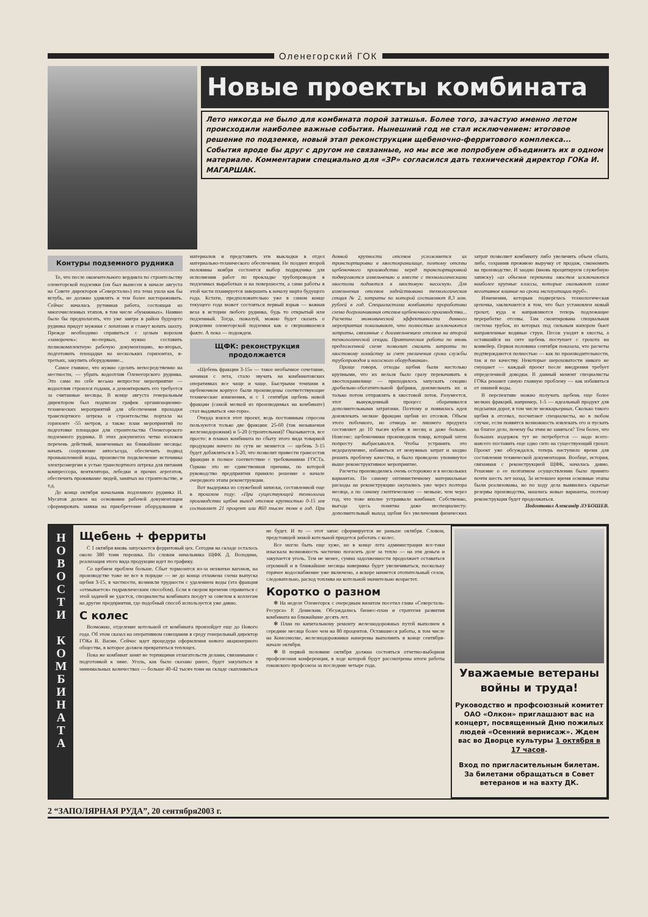Оленегорский ГОК
Новые проекты комбината
Лето никогда не было для комбината порой затишья. Более того, зачастую именно летом происходили наиболее важные события. Нынешний год не стал исключением: итоговое решение по подземке, новый этап реконструкции щебеночно-ферритового комплекса... События вроде бы друг с другом не связанные, но мы все же попробуем объединить их в одном материале. Комментарии специально для «ЗР» согласился дать технический директор ГОКа И. МАГАРШАК.
Контуры подземного рудника
То, что после окончательного вердикта по строительству оленегорской подземки (он был вынесен в начале августа на Совете директоров «Северстали») эта тема ушла как бы вглубь, не должно удивлять и тем более настораживать. Сейчас началась рутинная работа, состоящая из многочисленных этапов, в том числе «бумажных». Наивно было бы предполагать, что уже завтра в район будущего рудника придут мужики с лопатами и станут копать шахту. Прежде необходимо справиться с целым ворохом «заморочек»: во-первых, нужно составить полнокомплектную рабочую документацию, во-вторых, подготовить площадки на нескольких горизонтах, в-третьих, закупить оборудование...
Самое главное, что нужно сделать непосредственно на местности, — убрать водоотлив Оленегорского рудника. Это само по себе весьма непростое мероприятие — водоотлив строился годами, а демонтировать его требуется за считанные месяцы. В конце августа генеральным директором был подписан график организационно-технических мероприятий для обеспечения проходки транспортного штрека и строительства портала на горизонте -55 метров, а также план мероприятий по подготовке площадки для строительства Оленегорского подземного рудника. В этих документах четко изложен перечень действий, намеченных на ближайшие месяцы: начать сооружение автосъезда, обеспечить подвод промышленной воды, произвести подключение источника электроэнергии к устью транспортного штрека для питания компрессора, вентилятора, лебедки и прочих агрегатов, обеспечить проживание людей, занятых на строительстве, и т.д.
До конца октября начальник подземного рудника И. Мусатов должен на основании рабочей документации сформировать заявки на приобретение оборудования и материалов и представить эти выкладки в отдел материально-технического обеспечения. Не позднее второй половины ноября состоится выбор подрядчика для исполнения работ по прокладке трубопроводов в подземных выработках и на поверхности, а сами работы в этой части планируется завершить к началу марта будущего года. Кстати, предположительно уже в самом конце текущего года может состояться первый взрыв — важная веха в истории любого рудника, будь то открытый или подземный. Тогда, пожалуй, можно будет сказать о рождении оленегорской подземки как о свершившемся факте. А пока — подождем.
ЩФК: реконструкция продолжается
«Щебень фракции 3-15» — такое необычное сочетание, начиная с лета, стало звучать на комбинатовских оперативках все чаще и чаще. Быстрыми темпами в щебеночном корпусе были произведены соответствующие технические изменения, и с 1 сентября щебень новой фракции (самой мелкой из производимых на комбинате) стал выдаваться «на-гора».
Откуда взялся этот проект, ведь постоянным спросом пользуются только две фракции: 25-60 (так называемая железнодорожная) и 5-20 (строительная)? Оказывается, все просто: в планах комбината по сбыту этого вида товарной продукции ничего по сути не меняется — щебень 3-15 будет добавляться в 5-20, что позволит привести грансостав фракции в полное соответствие с требованиями ГОСТа. Однако это не единственная причина, по которой руководство предприятия приняло решение о начале очередного этапа реконструкции.
Вот выдержка из служебной записки, составленной еще в прошлом году: «При существующей технологии производства щебня выход отсевов крупностью 0-15 мм составляет 21 процент или 860 тысяч тонн в год. При данной крупности отсевов усложняется их транспортировка в хвостохранилище, поэтому отсевы щебеночного производства перед транспортировкой подвергаются измельчению и вместе с технологическими хвостами подаются в хвостовую насосную. Для измельчения отсевов задействована технологическая секция № 2, затраты по которой составляют 8,3 млн. рублей в год. Специалистами комбината проработана схема догрохачивания отсевов щебеночного производства... Расчеты экономической эффективности данного мероприятия показывают, что полностью исключаются затраты, связанные с доизмельчением отсевов на второй технологической секции. Практическая работа по вновь предложенной схеме позволит снизить затраты по хвостовому хозяйству за счет увеличения срока службы трубопроводов и насосного оборудования».
Проще говоря, отходы щебня были настолько крупными, что их нельзя было сразу перекачивать в хвостохранилище — приходилось запускать секцию дробильно-обогатительной фабрики, доизмельчать их и только потом отправлять в хвостовой лоток. Разумеется, этот вынужденный процесс оборачивался дополнительными затратами. Поэтому и появилась идея доизвлекать мелкие фракции щебня из отсевов. Объем этого побочного, но отнюдь не лишнего продукта составляет до 10 тысяч кубов в месяц и даже больше. Нонсенс: щебеночники производили товар, который затем попросту выбрасывался. Чтобы устранить это недоразумение, избавиться от ненужных затрат и заодно решить проблему качества, и было проведено упомянутое выше реконструктивное мероприятие.
Расчеты производились очень осторожно и в нескольких вариантах. По самому оптимистичному материальные расходы на реконструкцию окупались уже через полтора месяца, а по самому скептическому — меньше, чем через год, что тоже вполне устраивало комбинат. Собственно, выгода здесь понятна даже неспециалисту: дополнительный выход щебня без увеличения физических затрат позволяет комбинату либо увеличить объем сбыта, либо, сохранив прежнюю выручку от продаж, сэкономить на производстве. И заодно (вновь процитируем служебную записку) «из объемов перекачки хвостов исключаются наиболее крупные классы, которые оказывают самое негативное влияние на сроки эксплуатации труб».
Изменения, которым подверглась технологическая цепочка, заключаются в том, что был установлен новый грохот, куда и направляются теперь подлежащие переработке отсевы. Там смонтирована специальная система трубок, из которых под сильным напором бьют направленные водяные струи. Песок уходит в хвосты, а оставшийся на сите щебень поступает с грохота на конвейер. Первая половина сентября показала, что расчеты подтверждаются полностью — как по производительности, так и по качеству. Некоторые шероховатости никого не смущают — каждый проект после внедрения требует определенной доводки. В данный момент специалисты ГОКа решают самую главную проблему — как избавиться от лишней воды.
В перспективе можно получать щебень еще более мелких фракций, например, 1-5 — идеальный продукт для подсыпки дорог, в том числе межкарьерных. Сколько такого щебня в отсевах, посчитают специалисты, но в любом случае, если появится возможность извлекать его и пускать на благое дело, почему бы этим не заняться? Тем более, что больших издержек тут не потребуется — надо всего-навсего поставить еще одно сито на существующий грохот. Проект уже обсуждался, теперь наступило время для составления технической документации. Вообще, история, связанная с реконструкцией ЩФК, началась давно. Решение о ее поэтапном осуществлении было принято почти шесть лет назад. За истекшее время основные этапы были реализованы, но по ходу дела выявились скрытые резервы производства, нашлись новые варианты, поэтому реконструкция будет продолжаться.
Подготовил Александр ЛУБОШЕВ.
Н
О
В
О
С
Т
И
К
О
М
Б
И
Н
А
Т
А
Щебень + ферриты
С 1 октября вновь запускается ферритовый цех. Сегодня на складе осталось около 380 тонн порошка. По словам начальника ЩФК Д. Володина, реализация этого вида продукции идет по графику.
Со щебнем проблем больше. Сбыт тормозится из-за нехватки вагонов, на производстве тоже не все в порядке — не до конца отлажена схема выпуска щебня 3-15, в частности, возникли трудности с удалением воды (эта фракция «отмывается» гидравлическим способом). Если в скором времени справиться с этой задачей не удастся, специалисты комбината поедут за советом к коллегам на другие предприятия, где подобный способ используется уже давно.
С колес
Возможно, отделение котельной от комбината произойдет еще до Нового года. Об этом сказал на оперативном совещании в среду генеральный директор ГОКа В. Васин. Сейчас идет процедура оформления нового акционерного общества, в которое должен превратиться теплоцех.
Пока же комбинат занят не терпящими отлагательств делами, связанными с подготовкой к зиме. Уголь, как было сказано ранее, будет закупаться в минимальных количествах — больше 40-42 тысяч тонн на складе скапливаться не будет. И то — этот запас сформируется не раньше октября. Словом, предстоящей зимой котельной придется работать с колес.
Все могло быть еще хуже, но в конце лета администрация все-таки изыскала возможность частично погасить долг за тепло — на эти деньги и закупается уголь. Тем не менее, сумма задолженности продолжает оставаться огромной и в ближайшие месяцы наверняка будет увеличиваться, поскольку горячее водоснабжение уже включено, а вскоре начнется отопительный сезон, следовательно, расход топлива на котельной значительно возрастет.
Коротко о разном
✻ На неделе Оленегорск с очередным визитом посетил глава «Северсталь-Ресурса» Р. Денискин. Обсуждались бизнес-план и стратегия развития комбината на ближайшие десять лет.
✻ План по капитальному ремонту железнодорожных путей выполнен в середине месяца более чем на 80 процентов. Оставшиеся работы, в том числе на Комсомолке, железнодорожники намерены выполнить в конце сентября-начале октября.
✻ В первой половине октября должна состояться отчетно-выборная профсоюзная конференция, в ходе которой будут рассмотрены итоги работы гоковского профсоюза за последние четыре года.
Уважаемые ветераны войны и труда!
Руководство и профсоюзный комитет ОАО «Олкон» приглашают вас на концерт, посвященный Дню пожилых людей «Осенний вернисаж». Ждем вас во Дворце культуры 1 октября в 17 часов.
Вход по пригласительным билетам. За билетами обращаться в Совет ветеранов и на вахту ДК.
2 “ЗАПОЛЯРНАЯ РУДА”, 20 сентября2003 г.